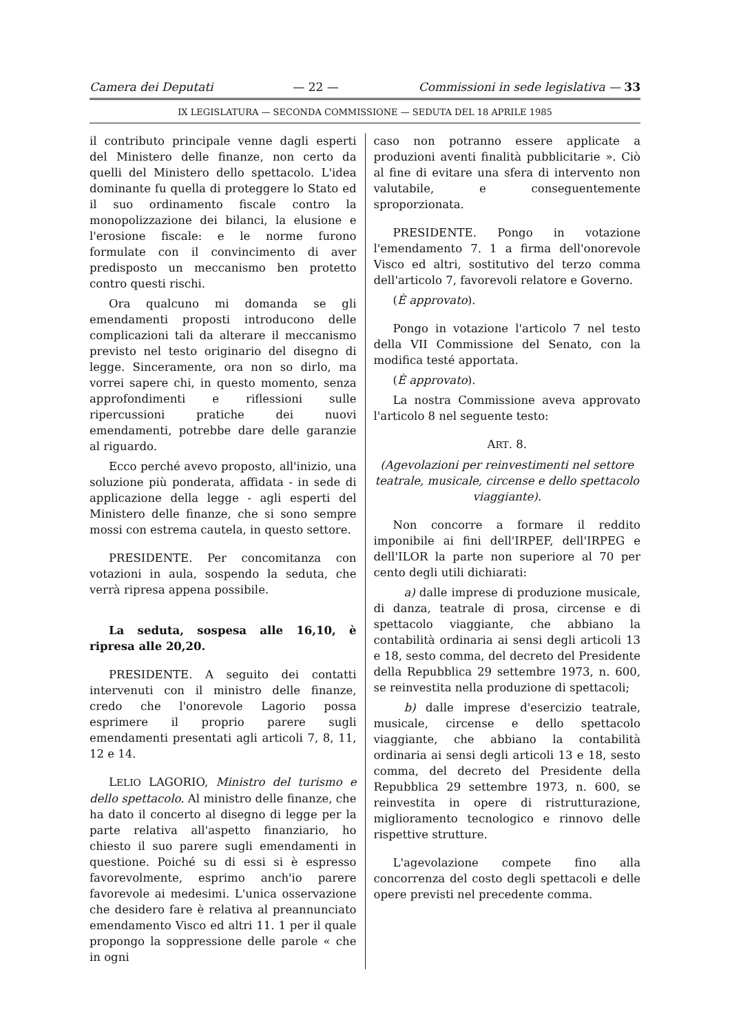Camera dei Deputati — 22 — Commissioni in sede legislativa — 33
IX LEGISLATURA — SECONDA COMMISSIONE — SEDUTA DEL 18 APRILE 1985
il contributo principale venne dagli esperti del Ministero delle finanze, non certo da quelli del Ministero dello spettacolo. L'idea dominante fu quella di proteggere lo Stato ed il suo ordinamento fiscale contro la monopolizzazione dei bilanci, la elusione e l'erosione fiscale: e le norme furono formulate con il convincimento di aver predisposto un meccanismo ben protetto contro questi rischi.
Ora qualcuno mi domanda se gli emendamenti proposti introducono delle complicazioni tali da alterare il meccanismo previsto nel testo originario del disegno di legge. Sinceramente, ora non so dirlo, ma vorrei sapere chi, in questo momento, senza approfondimenti e riflessioni sulle ripercussioni pratiche dei nuovi emendamenti, potrebbe dare delle garanzie al riguardo.
Ecco perché avevo proposto, all'inizio, una soluzione più ponderata, affidata - in sede di applicazione della legge - agli esperti del Ministero delle finanze, che si sono sempre mossi con estrema cautela, in questo settore.
PRESIDENTE. Per concomitanza con votazioni in aula, sospendo la seduta, che verrà ripresa appena possibile.
La seduta, sospesa alle 16,10, è ripresa alle 20,20.
PRESIDENTE. A seguito dei contatti intervenuti con il ministro delle finanze, credo che l'onorevole Lagorio possa esprimere il proprio parere sugli emendamenti presentati agli articoli 7, 8, 11, 12 e 14.
LELIO LAGORIO, Ministro del turismo e dello spettacolo. Al ministro delle finanze, che ha dato il concerto al disegno di legge per la parte relativa all'aspetto finanziario, ho chiesto il suo parere sugli emendamenti in questione. Poiché su di essi si è espresso favorevolmente, esprimo anch'io parere favorevole ai medesimi. L'unica osservazione che desidero fare è relativa al preannunciato emendamento Visco ed altri 11. 1 per il quale propongo la soppressione delle parole « che in ogni
caso non potranno essere applicate a produzioni aventi finalità pubblicitarie ». Ciò al fine di evitare una sfera di intervento non valutabile, e conseguentemente sproporzionata.
PRESIDENTE. Pongo in votazione l'emendamento 7. 1 a firma dell'onorevole Visco ed altri, sostitutivo del terzo comma dell'articolo 7, favorevoli relatore e Governo.
(È approvato).
Pongo in votazione l'articolo 7 nel testo della VII Commissione del Senato, con la modifica testé apportata.
(È approvato).
La nostra Commissione aveva approvato l'articolo 8 nel seguente testo:
ART. 8.
(Agevolazioni per reinvestimenti nel settore teatrale, musicale, circense e dello spettacolo viaggiante).
Non concorre a formare il reddito imponibile ai fini dell'IRPEF, dell'IRPEG e dell'ILOR la parte non superiore al 70 per cento degli utili dichiarati:
a) dalle imprese di produzione musicale, di danza, teatrale di prosa, circense e di spettacolo viaggiante, che abbiano la contabilità ordinaria ai sensi degli articoli 13 e 18, sesto comma, del decreto del Presidente della Repubblica 29 settembre 1973, n. 600, se reinvestita nella produzione di spettacoli;
b) dalle imprese d'esercizio teatrale, musicale, circense e dello spettacolo viaggiante, che abbiano la contabilità ordinaria ai sensi degli articoli 13 e 18, sesto comma, del decreto del Presidente della Repubblica 29 settembre 1973, n. 600, se reinvestita in opere di ristrutturazione, miglioramento tecnologico e rinnovo delle rispettive strutture.
L'agevolazione compete fino alla concorrenza del costo degli spettacoli e delle opere previsti nel precedente comma.